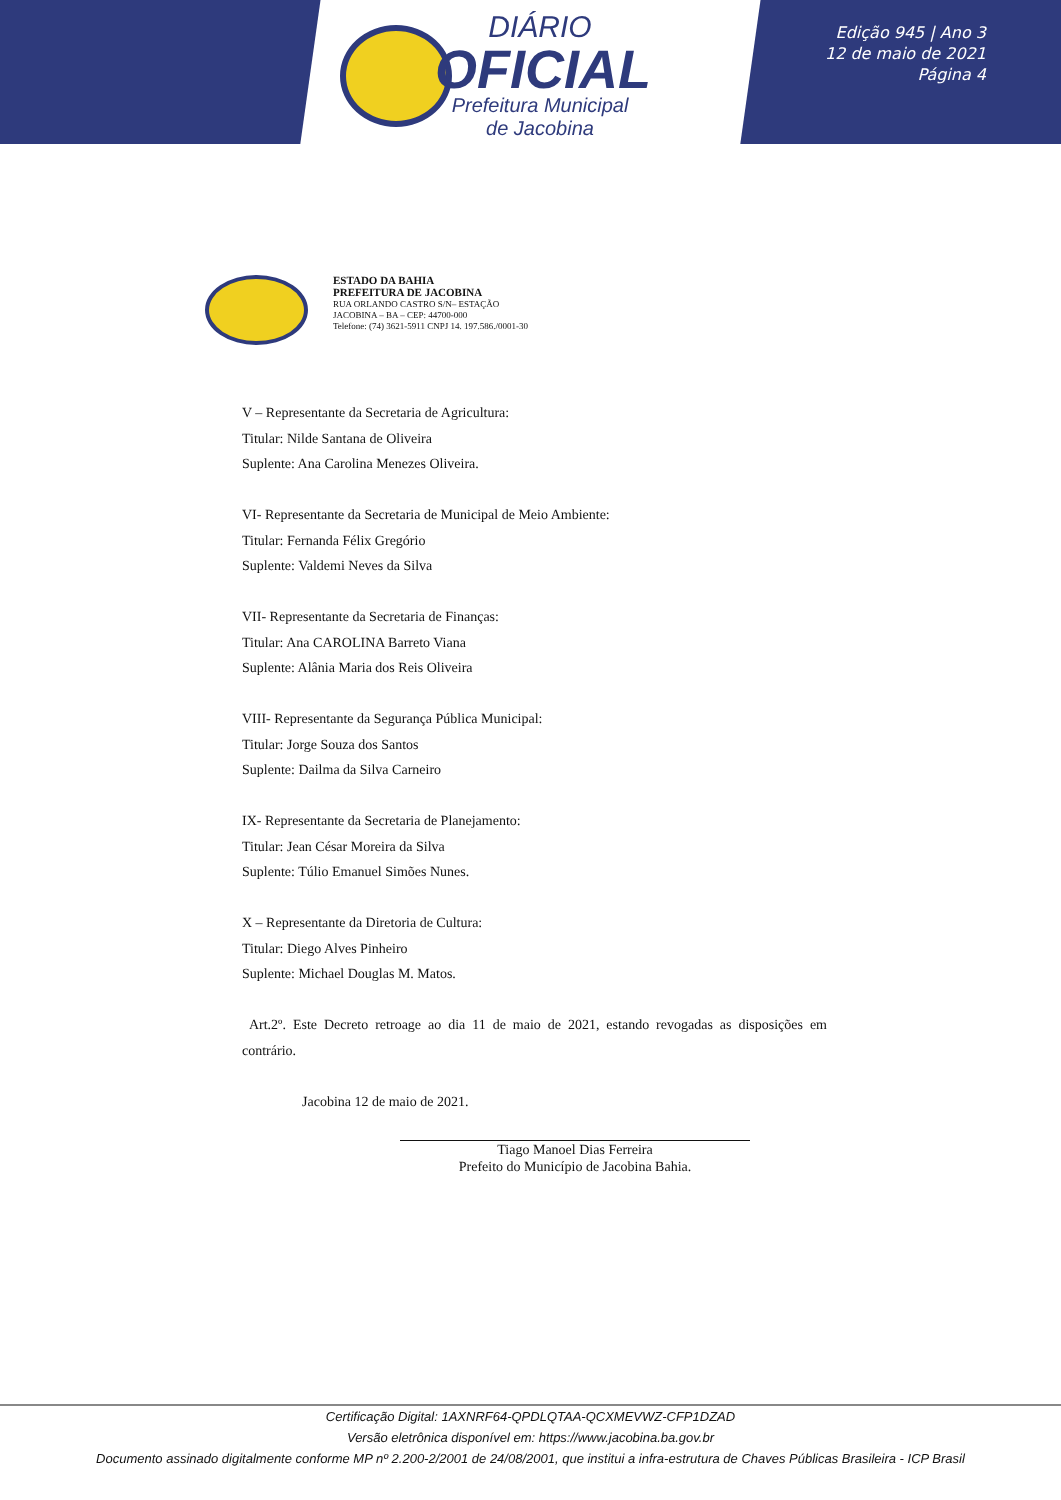DIÁRIO
OFICIAL
Prefeitura Municipal
de Jacobina
Edição 945 | Ano 3
12 de maio de 2021
Página 4
ESTADO DA BAHIA
PREFEITURA DE JACOBINA
RUA ORLANDO CASTRO S/N– ESTAÇÃO
JACOBINA – BA – CEP: 44700-000
Telefone: (74) 3621-5911 CNPJ 14. 197.586./0001-30
V – Representante da Secretaria de Agricultura:
Titular: Nilde Santana de Oliveira
Suplente: Ana Carolina Menezes Oliveira.
VI- Representante da Secretaria de Municipal de Meio Ambiente:
Titular: Fernanda Félix Gregório
Suplente: Valdemi Neves da Silva
VII- Representante da Secretaria de Finanças:
Titular: Ana CAROLINA Barreto Viana
Suplente: Alânia Maria dos Reis Oliveira
VIII- Representante da Segurança Pública Municipal:
Titular: Jorge Souza dos Santos
Suplente: Dailma da Silva Carneiro
IX- Representante da Secretaria de Planejamento:
Titular: Jean César Moreira da Silva
Suplente: Túlio Emanuel Simões Nunes.
X – Representante da Diretoria de Cultura:
Titular: Diego Alves Pinheiro
Suplente: Michael Douglas M. Matos.
Art.2º. Este Decreto retroage ao dia 11 de maio de 2021, estando revogadas as disposições em contrário.
Jacobina 12 de maio de 2021.
Tiago Manoel Dias Ferreira
Prefeito do Município de Jacobina Bahia.
Certificação Digital: 1AXNRF64-QPDLQTAA-QCXMEVWZ-CFP1DZAD
Versão eletrônica disponível em: https://www.jacobina.ba.gov.br
Documento assinado digitalmente conforme MP nº 2.200-2/2001 de 24/08/2001, que institui a infra-estrutura de Chaves Públicas Brasileira - ICP Brasil